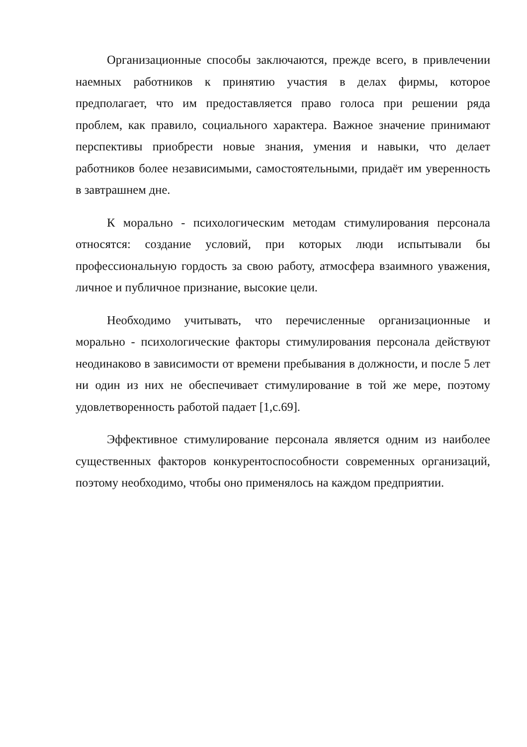Организационные способы заключаются, прежде всего, в привлечении наемных работников к принятию участия в делах фирмы, которое предполагает, что им предоставляется право голоса при решении ряда проблем, как правило, социального характера. Важное значение принимают перспективы приобрести новые знания, умения и навыки, что делает работников более независимыми, самостоятельными, придаёт им уверенность в завтрашнем дне.
К морально - психологическим методам стимулирования персонала относятся: создание условий, при которых люди испытывали бы профессиональную гордость за свою работу, атмосфера взаимного уважения, личное и публичное признание, высокие цели.
Необходимо учитывать, что перечисленные организационные и морально - психологические факторы стимулирования персонала действуют неодинаково в зависимости от времени пребывания в должности, и после 5 лет ни один из них не обеспечивает стимулирование в той же мере, поэтому удовлетворенность работой падает [1,с.69].
Эффективное стимулирование персонала является одним из наиболее существенных факторов конкурентоспособности современных организаций, поэтому необходимо, чтобы оно применялось на каждом предприятии.